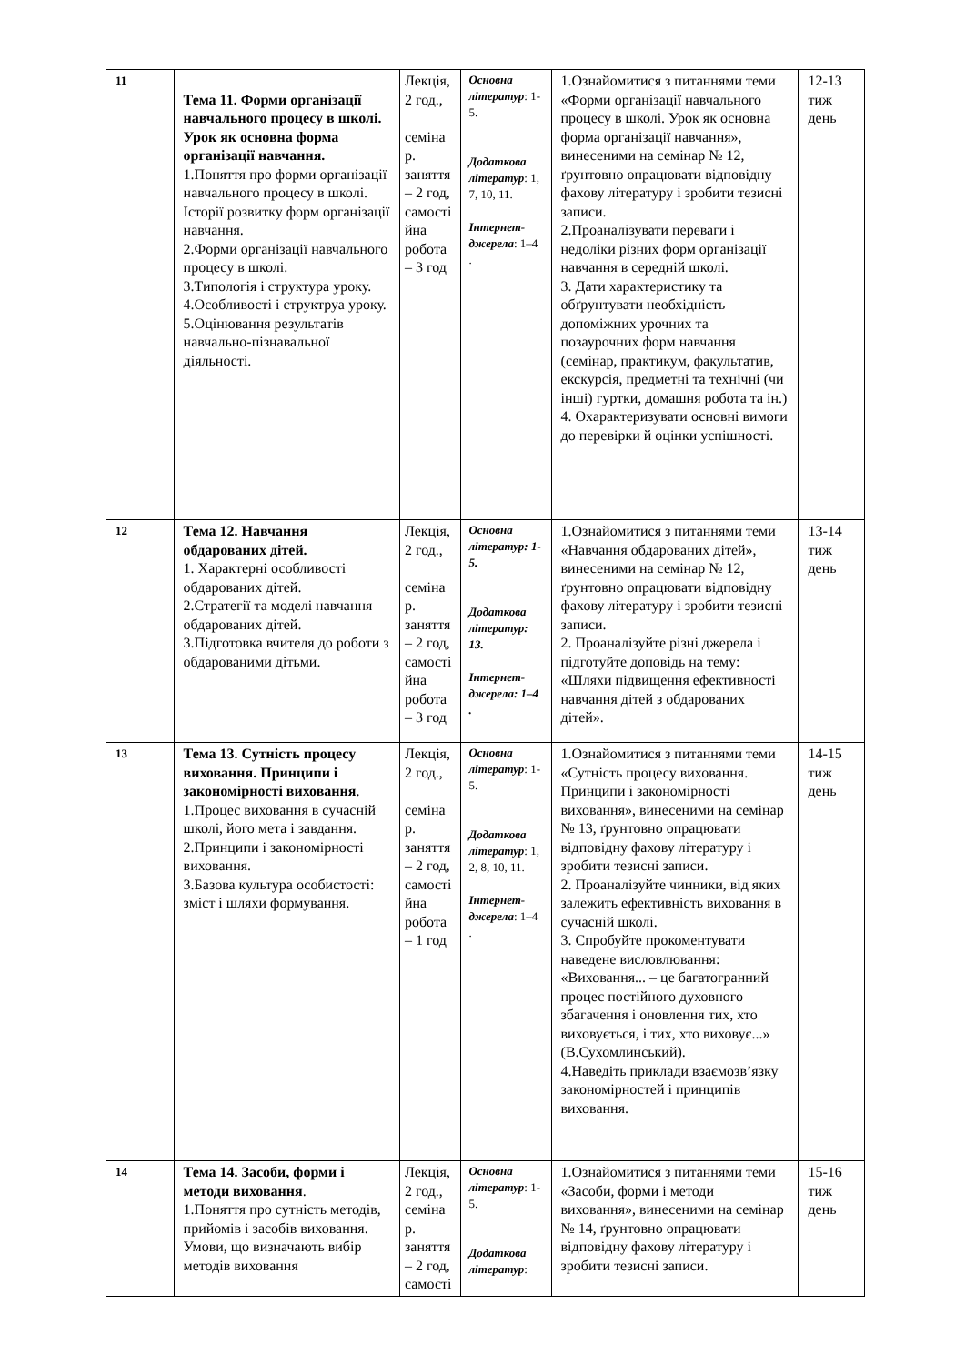| 11 | Тема 11. Форми організації навчального процесу в школі. Урок як основна форма організації навчання. 1.Поняття про форми організації навчального процесу в школі. Історії розвитку форм організації навчання. 2.Форми організації навчального процесу в школі. 3.Типологія і структура уроку. 4.Особливості і структруа уроку. 5.Оцінювання результатів навчально-пізнавальної діяльності. | Лекція, 2 год., семіна р. заняття – 2 год, самості йна робота – 3 год | Основна літератур : 1-5. Додаткова літератур : 1, 7, 10, 11. Інтернет-джерела : 1–4 . | 1.Ознайомитися з питаннями теми «Форми організації навчального процесу в школі. Урок як основна форма організації навчання», винесеними на семінар № 12, ґрунтовно опрацювати відповідну фахову літературу і зробити тезисні записи. 2.Проаналізувати переваги і недоліки різних форм організації навчання в середній школі. 3. Дати характеристику та обґрунтувати необхідність допоміжних урочних та позаурочних форм навчання (семінар, практикум, факультатив, екскурсія, предметні та технічні (чи інші) гуртки, домашня робота та ін.) 4. Охарактеризувати основні вимоги до перевірки й оцінки успішності. | 12-13 тиж день |
| 12 | Тема 12. Навчання обдарованих дітей. 1. Характерні особливості обдарованих дітей. 2.Стратегії та моделі навчання обдарованих дітей. 3.Підготовка вчителя до роботи з обдарованими дітьми. | Лекція, 2 год., семіна р. заняття – 2 год, самості йна робота – 3 год | Основна літератур: 1-5. Додаткова літератур: 13. Інтернет-джерела: 1–4 . | 1.Ознайомитися з питаннями теми «Навчання обдарованих дітей», винесеними на семінар № 12, ґрунтовно опрацювати відповідну фахову літературу і зробити тезисні записи. 2. Проаналізуйте різні джерела і підготуйте доповідь на тему: «Шляхи підвищення ефективності навчання дітей з обдарованих дітей». | 13-14 тиж день |
| 13 | Тема 13. Сутність процесу виховання. Принципи і закономірності виховання . 1.Процес виховання в сучасній школі, його мета і завдання. 2.Принципи і закономірності виховання. 3.Базова культура особистості: зміст і шляхи формування. | Лекція, 2 год., семіна р. заняття – 2 год, самості йна робота – 1 год | Основна літератур : 1-5. Додаткова літератур : 1, 2, 8, 10, 11. Інтернет-джерела : 1–4 . | 1.Ознайомитися з питаннями теми «Сутність процесу виховання. Принципи і закономірності виховання», винесеними на семінар № 13, ґрунтовно опрацювати відповідну фахову літературу і зробити тезисні записи. 2. Проаналізуйте чинники, від яких залежить ефективність виховання в сучасній школі. 3. Спробуйте прокоментувати наведене висловлювання: «Виховання... – це багатогранний процес постійного духовного збагачення і оновлення тих, хто виховується, і тих, хто виховує...» (В.Сухомлинський). 4.Наведіть приклади взаємозв’язку закономірностей і принципів виховання. | 14-15 тиж день |
| 14 | Тема 14. Засоби, форми і методи виховання . 1.Поняття про сутність методів, прийомів і засобів виховання. Умови, що визначають вибір методів виховання | Лекція, 2 год., семіна р. заняття – 2 год, самості | Основна літератур : 1-5. Додаткова літератур : | 1.Ознайомитися з питаннями теми «Засоби, форми і методи виховання», винесеними на семінар № 14, ґрунтовно опрацювати відповідну фахову літературу і зробити тезисні записи. | 15-16 тиж день |